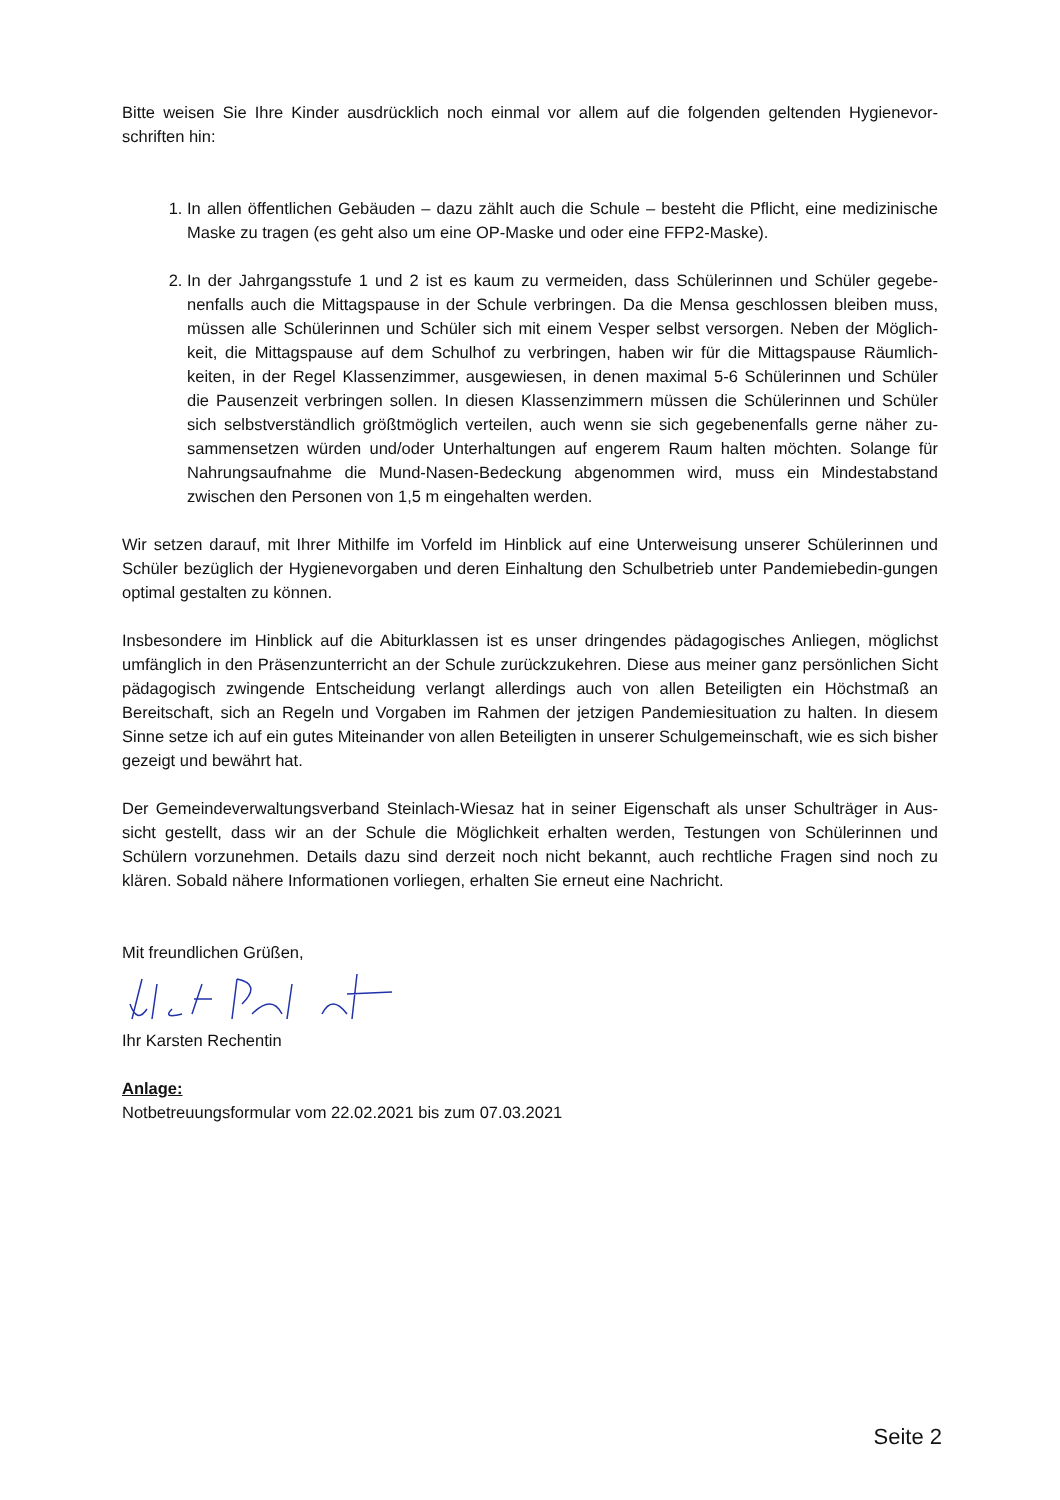Bitte weisen Sie Ihre Kinder ausdrücklich noch einmal vor allem auf die folgenden geltenden Hygienevor-schriften hin:
1. In allen öffentlichen Gebäuden – dazu zählt auch die Schule – besteht die Pflicht, eine medizinische Maske zu tragen (es geht also um eine OP-Maske und oder eine FFP2-Maske).
2. In der Jahrgangsstufe 1 und 2 ist es kaum zu vermeiden, dass Schülerinnen und Schüler gegebe-nenfalls auch die Mittagspause in der Schule verbringen. Da die Mensa geschlossen bleiben muss, müssen alle Schülerinnen und Schüler sich mit einem Vesper selbst versorgen. Neben der Möglich-keit, die Mittagspause auf dem Schulhof zu verbringen, haben wir für die Mittagspause Räumlich-keiten, in der Regel Klassenzimmer, ausgewiesen, in denen maximal 5-6 Schülerinnen und Schüler die Pausenzeit verbringen sollen. In diesen Klassenzimmern müssen die Schülerinnen und Schüler sich selbstverständlich größtmöglich verteilen, auch wenn sie sich gegebenenfalls gerne näher zu-sammensetzen würden und/oder Unterhaltungen auf engerem Raum halten möchten. Solange für Nahrungsaufnahme die Mund-Nasen-Bedeckung abgenommen wird, muss ein Mindestabstand zwischen den Personen von 1,5 m eingehalten werden.
Wir setzen darauf, mit Ihrer Mithilfe im Vorfeld im Hinblick auf eine Unterweisung unserer Schülerinnen und Schüler bezüglich der Hygienevorgaben und deren Einhaltung den Schulbetrieb unter Pandemiebedin-gungen optimal gestalten zu können.
Insbesondere im Hinblick auf die Abiturklassen ist es unser dringendes pädagogisches Anliegen, möglichst umfänglich in den Präsenzunterricht an der Schule zurückzukehren. Diese aus meiner ganz persönlichen Sicht pädagogisch zwingende Entscheidung verlangt allerdings auch von allen Beteiligten ein Höchstmaß an Bereitschaft, sich an Regeln und Vorgaben im Rahmen der jetzigen Pandemiesituation zu halten. In diesem Sinne setze ich auf ein gutes Miteinander von allen Beteiligten in unserer Schulgemeinschaft, wie es sich bisher gezeigt und bewährt hat.
Der Gemeindeverwaltungsverband Steinlach-Wiesaz hat in seiner Eigenschaft als unser Schulträger in Aus-sicht gestellt, dass wir an der Schule die Möglichkeit erhalten werden, Testungen von Schülerinnen und Schülern vorzunehmen. Details dazu sind derzeit noch nicht bekannt, auch rechtliche Fragen sind noch zu klären. Sobald nähere Informationen vorliegen, erhalten Sie erneut eine Nachricht.
Mit freundlichen Grüßen,
Ihr Karsten Rechentin
Anlage:
Notbetreuungsformular vom 22.02.2021 bis zum 07.03.2021
Seite 2